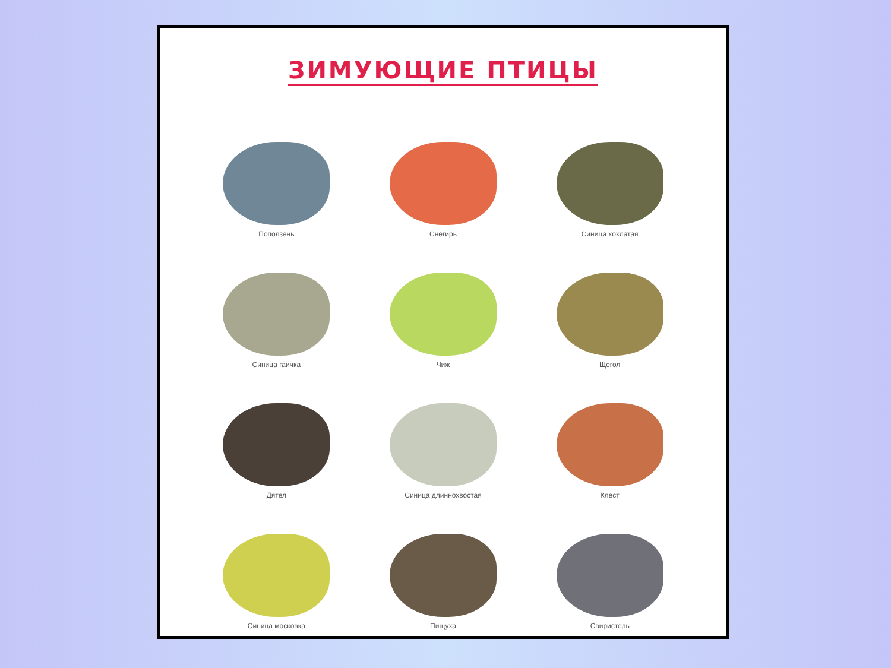ЗИМУЮЩИЕ ПТИЦЫ
Поползень
Снегирь
Синица хохлатая
Синица гаичка
Чиж
Щегол
Дятел
Синица длиннохвостая
Клест
Синица московка
Пищуха
Свиристель